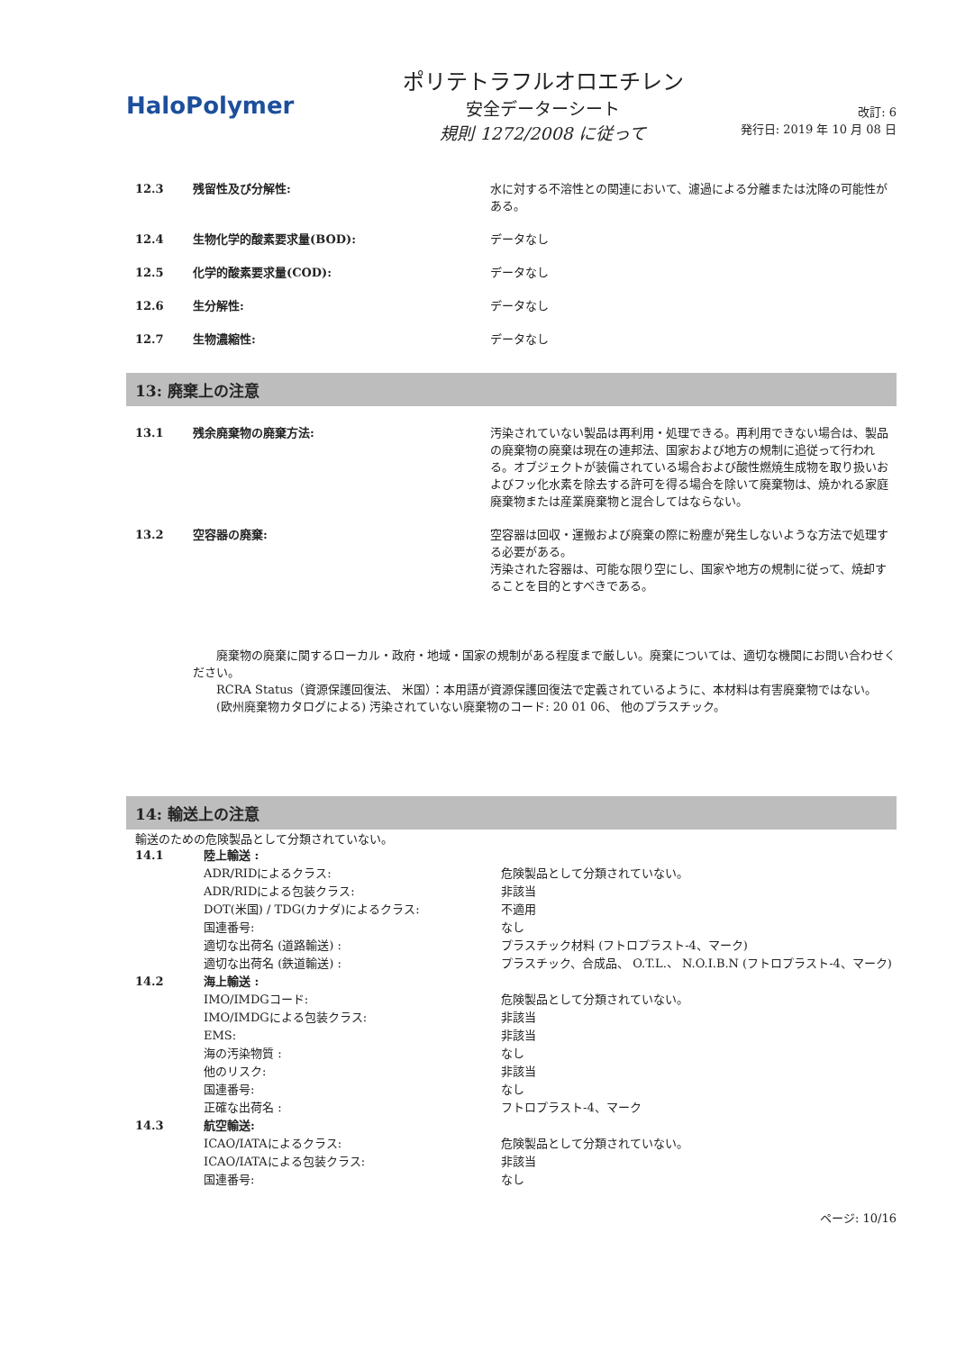Halo Polymer
ポリテトラフルオロエチレン
安全データーシート
規則 1272/2008 に従って
改訂: 6
発行日: 2019 年 10 月 08 日
| 12.3 | 残留性及び分解性: | 水に対する不溶性との関連において、濾過による分離または沈降の可能性がある。 |
| 12.4 | 生物化学的酸素要求量(BOD): | データなし |
| 12.5 | 化学的酸素要求量(COD): | データなし |
| 12.6 | 生分解性: | データなし |
| 12.7 | 生物濃縮性: | データなし |
13: 廃棄上の注意
| 13.1 | 残余廃棄物の廃棄方法: | 汚染されていない製品は再利用・処理できる。再利用できない場合は、製品の廃棄物の廃棄は現在の連邦法、国家および地方の規制に追従って行われる。オブジェクトが装備されている場合および酸性燃焼生成物を取り扱いおよびフッ化水素を除去する許可を得る場合を除いて廃棄物は、焼かれる家庭廃棄物または産業廃棄物と混合してはならない。 |
| 13.2 | 空容器の廃棄: | 空容器は回収・運搬および廃棄の際に粉塵が発生しないような方法で処理する必要がある。 汚染された容器は、可能な限り空にし、国家や地方の規制に従って、焼却することを目的とすべきである。 |
　　廃棄物の廃棄に関するローカル・政府・地域・国家の規制がある程度まで厳しい。廃棄については、適切な機関にお問い合わせください。
　　RCRA Status（資源保護回復法、 米国）：本用語が資源保護回復法で定義されているように、本材料は有害廃棄物ではない。
　　(欧州廃棄物カタログによる) 汚染されていない廃棄物のコード: 20 01 06、 他のプラスチック。
14: 輸送上の注意
輸送のための危険製品として分類されていない。
| 14.1 | 陸上輸送 : | |
| | ADR/RIDによるクラス: | 危険製品として分類されていない。 |
| | ADR/RIDによる包装クラス: | 非該当 |
| | DOT(米国) / TDG(カナダ)によるクラス: | 不適用 |
| | 国連番号: | なし |
| | 適切な出荷名 (道路輸送) : | プラスチック材料 (フトロプラスト-4、マーク) |
| | 適切な出荷名 (鉄道輸送) : | プラスチック、合成品、 O.T.L.、 N.O.I.B.N (フトロプラスト-4、マーク) |
| 14.2 | 海上輸送 : | |
| | IMO/IMDGコード: | 危険製品として分類されていない。 |
| | IMO/IMDGによる包装クラス: | 非該当 |
| | EMS: | 非該当 |
| | 海の汚染物質 : | なし |
| | 他のリスク: | 非該当 |
| | 国連番号: | なし |
| | 正確な出荷名 : | フトロプラスト-4、マーク |
| 14.3 | 航空輸送: | |
| | ICAO/IATAによるクラス: | 危険製品として分類されていない。 |
| | ICAO/IATAによる包装クラス: | 非該当 |
| | 国連番号: | なし |
ページ: 10/16